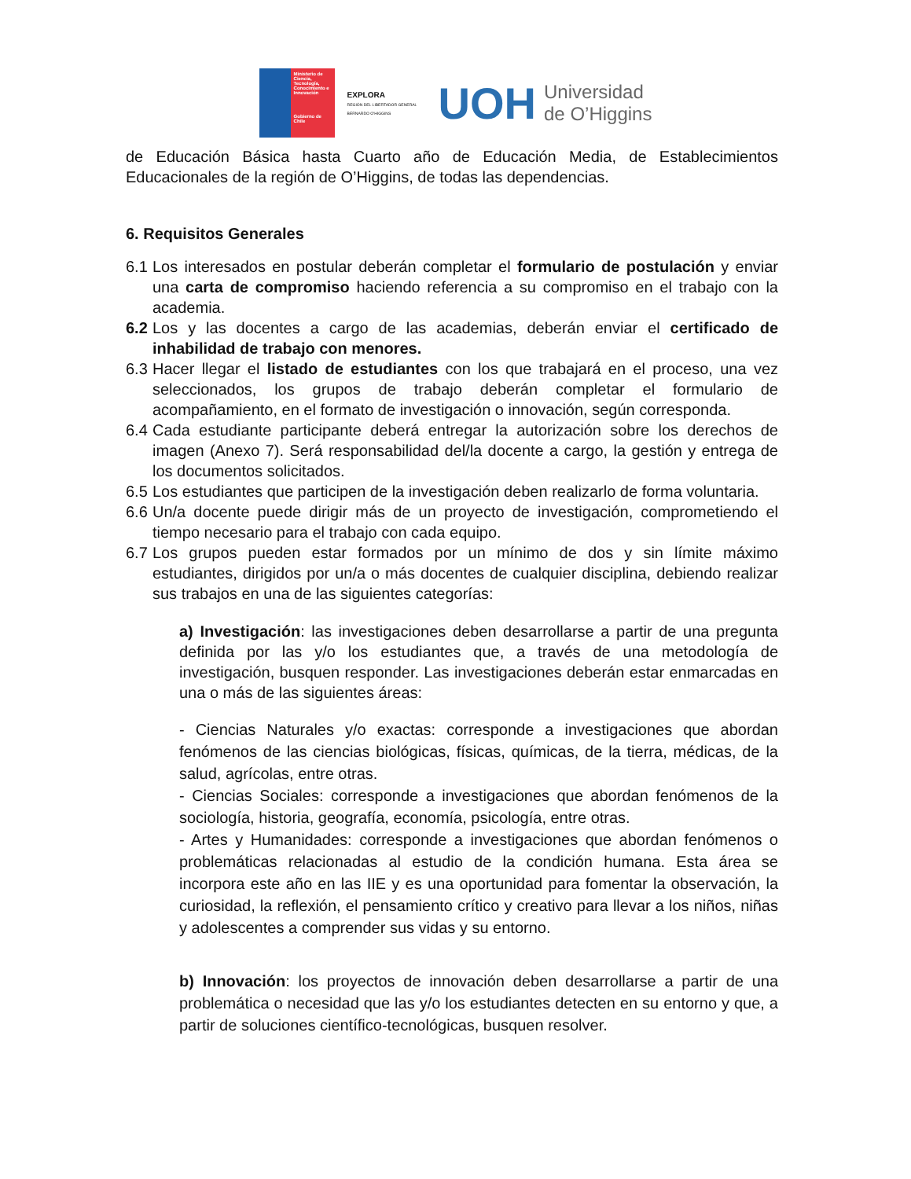Ministerio de Ciencia, Tecnología, Conocimiento e Innovación
Gobierno de Chile
EXPLORA
REGIÓN DEL LIBERTADOR GENERAL BERNARDO O'HIGGINS
UOH Universidad
de O’Higgins
de Educación Básica hasta Cuarto año de Educación Media, de Establecimientos Educacionales de la región de O’Higgins, de todas las dependencias.
6. Requisitos Generales
6.1
Los interesados en postular deberán completar el formulario de postulación y enviar una carta de compromiso haciendo referencia a su compromiso en el trabajo con la academia.
6.2
Los y las docentes a cargo de las academias, deberán enviar el certificado de inhabilidad de trabajo con menores.
6.3
Hacer llegar el listado de estudiantes con los que trabajará en el proceso, una vez seleccionados, los grupos de trabajo deberán completar el formulario de acompañamiento, en el formato de investigación o innovación, según corresponda.
6.4
Cada estudiante participante deberá entregar la autorización sobre los derechos de imagen (Anexo 7). Será responsabilidad del/la docente a cargo, la gestión y entrega de los documentos solicitados.
6.5
Los estudiantes que participen de la investigación deben realizarlo de forma voluntaria.
6.6
Un/a docente puede dirigir más de un proyecto de investigación, comprometiendo el tiempo necesario para el trabajo con cada equipo.
6.7
Los grupos pueden estar formados por un mínimo de dos y sin límite máximo estudiantes, dirigidos por un/a o más docentes de cualquier disciplina, debiendo realizar sus trabajos en una de las siguientes categorías:
a) Investigación: las investigaciones deben desarrollarse a partir de una pregunta definida por las y/o los estudiantes que, a través de una metodología de investigación, busquen responder. Las investigaciones deberán estar enmarcadas en una o más de las siguientes áreas:
- Ciencias Naturales y/o exactas: corresponde a investigaciones que abordan fenómenos de las ciencias biológicas, físicas, químicas, de la tierra, médicas, de la salud, agrícolas, entre otras.
- Ciencias Sociales: corresponde a investigaciones que abordan fenómenos de la sociología, historia, geografía, economía, psicología, entre otras.
- Artes y Humanidades: corresponde a investigaciones que abordan fenómenos o problemáticas relacionadas al estudio de la condición humana. Esta área se incorpora este año en las IIE y es una oportunidad para fomentar la observación, la curiosidad, la reflexión, el pensamiento crítico y creativo para llevar a los niños, niñas y adolescentes a comprender sus vidas y su entorno.
b) Innovación: los proyectos de innovación deben desarrollarse a partir de una problemática o necesidad que las y/o los estudiantes detecten en su entorno y que, a partir de soluciones científico-tecnológicas, busquen resolver.